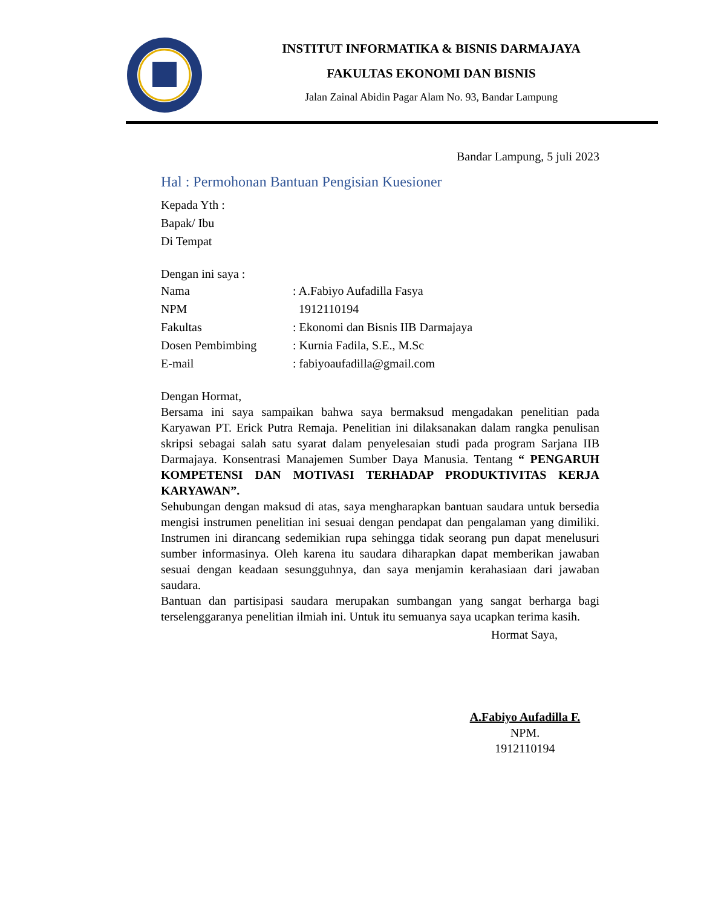INSTITUT INFORMATIKA & BISNIS DARMAJAYA
FAKULTAS EKONOMI DAN BISNIS
Jalan Zainal Abidin Pagar Alam No. 93, Bandar Lampung
Bandar Lampung, 5 juli 2023
Hal : Permohonan Bantuan Pengisian Kuesioner
Kepada Yth :
Bapak/ Ibu
Di Tempat
Dengan ini saya :
| Nama | : A.Fabiyo Aufadilla Fasya |
| NPM | 1912110194 |
| Fakultas | : Ekonomi dan Bisnis IIB Darmajaya |
| Dosen Pembimbing | : Kurnia Fadila, S.E., M.Sc |
| E-mail | : fabiyoaufadilla@gmail.com |
Dengan Hormat,
Bersama ini saya sampaikan bahwa saya bermaksud mengadakan penelitian pada Karyawan PT. Erick Putra Remaja. Penelitian ini dilaksanakan dalam rangka penulisan skripsi sebagai salah satu syarat dalam penyelesaian studi pada program Sarjana IIB Darmajaya. Konsentrasi Manajemen Sumber Daya Manusia. Tentang “ PENGARUH KOMPETENSI DAN MOTIVASI TERHADAP PRODUKTIVITAS KERJA KARYAWAN”.
Sehubungan dengan maksud di atas, saya mengharapkan bantuan saudara untuk bersedia mengisi instrumen penelitian ini sesuai dengan pendapat dan pengalaman yang dimiliki. Instrumen ini dirancang sedemikian rupa sehingga tidak seorang pun dapat menelusuri sumber informasinya. Oleh karena itu saudara diharapkan dapat memberikan jawaban sesuai dengan keadaan sesungguhnya, dan saya menjamin kerahasiaan dari jawaban saudara.
Bantuan dan partisipasi saudara merupakan sumbangan yang sangat berharga bagi terselenggaranya penelitian ilmiah ini. Untuk itu semuanya saya ucapkan terima kasih.
Hormat Saya,
A.Fabiyo Aufadilla F.
NPM.
1912110194